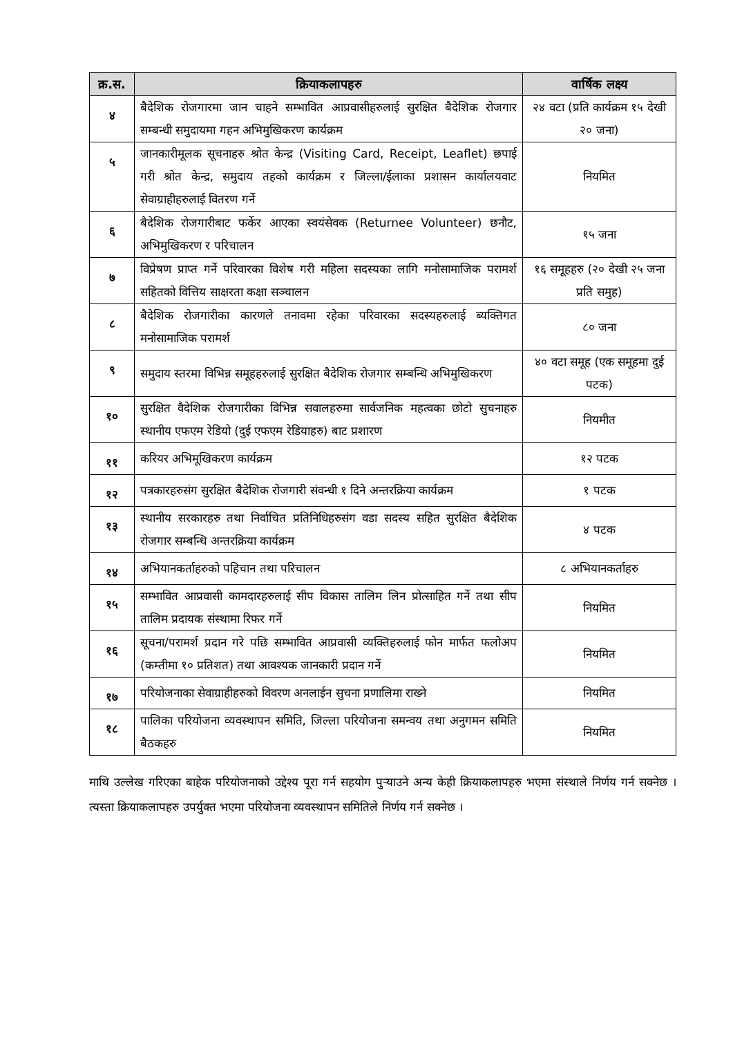| क्र.स. | क्रियाकलापहरु | वार्षिक लक्ष्य |
| --- | --- | --- |
| ४ | बैदेशिक रोजगारमा जान चाहने सम्भावित आप्रवासीहरुलाई सुरक्षित बैदेशिक रोजगार सम्बन्धी समुदायमा गहन अभिमुखिकरण कार्यक्रम | २४ वटा (प्रति कार्यक्रम १५ देखी २० जना) |
| ५ | जानकारीमूलक सूचनाहरु श्रोत केन्द्र (Visiting Card, Receipt, Leaflet) छपाई गरी श्रोत केन्द्र, समुदाय तहको कार्यक्रम र जिल्ला/ईलाका प्रशासन कार्यालयवाट सेवाग्राहीहरुलाई वितरण गर्ने | नियमित |
| ६ | बैदेशिक रोजगारीबाट फर्केर आएका स्वयंसेवक (Returnee Volunteer) छनौट, अभिमुखिकरण र परिचालन | १५ जना |
| ७ | विप्रेषण प्राप्त गर्ने परिवारका विशेष गरी महिला सदस्यका लागि मनोसामाजिक परामर्श सहितको वित्तिय साक्षरता कक्षा सञ्चालन | १६ समूहहरु (२० देखी २५ जना प्रति समुह) |
| ८ | बैदेशिक रोजगारीका कारणले तनावमा रहेका परिवारका सदस्यहरुलाई ब्यक्तिगत मनोसामाजिक परामर्श | ८० जना |
| ९ | समुदाय स्तरमा विभिन्न समूहहरुलाई सुरक्षित बैदेशिक रोजगार सम्बन्धि अभिमुखिकरण | ४० वटा समूह (एक समूहमा दुई पटक) |
| १० | सुरक्षित वैदेशिक रोजगारीका विभिन्न सवालहरुमा सार्वजनिक महत्वका छोटो सुचनाहरु स्थानीय एफएम रेडियो (दुई एफएम रेडियाहरु) बाट प्रशारण | नियमीत |
| ११ | करियर अभिमूखिकरण कार्यक्रम | १२ पटक |
| १२ | पत्रकारहरुसंग सुरक्षित बैदेशिक रोजगारी संवन्धी १ दिने अन्तरक्रिया कार्यक्रम | १ पटक |
| १३ | स्थानीय सरकारहरु तथा निर्वाचित प्रतिनिधिहरुसंग वडा सदस्य सहित सुरक्षित बैदेशिक रोजगार सम्बन्धि अन्तरक्रिया कार्यक्रम | ४ पटक |
| १४ | अभियानकर्ताहरुको पहिचान तथा परिचालन | ८ अभियानकर्ताहरु |
| १५ | सम्भावित आप्रवासी कामदारहरुलाई सीप विकास तालिम लिन प्रोत्साहित गर्ने तथा सीप तालिम प्रदायक संस्थामा रिफर गर्ने | नियमित |
| १६ | सूचना/परामर्श प्रदान गरे पछि सम्भावित आप्रवासी व्यक्तिहरुलाई फोन मार्फत फलोअप (कम्तीमा १० प्रतिशत) तथा आवश्यक जानकारी प्रदान गर्ने | नियमित |
| १७ | परियोजनाका सेवाग्राहीहरुको विवरण अनलाईन सुचना प्रणालिमा राख्ने | नियमित |
| १८ | पालिका परियोजना व्यवस्थापन समिति, जिल्ला परियोजना समन्वय तथा अनुगमन समिति बैठकहरु | नियमित |
माथि उल्लेख गरिएका बाहेक परियोजनाको उद्देश्य पूरा गर्न सहयोग पुऱ्याउने अन्य केही क्रियाकलापहरु भएमा संस्थाले निर्णय गर्न सक्नेछ । त्यस्ता क्रियाकलापहरु उपर्युक्त भएमा परियोजना व्यवस्थापन समितिले निर्णय गर्न सक्नेछ ।